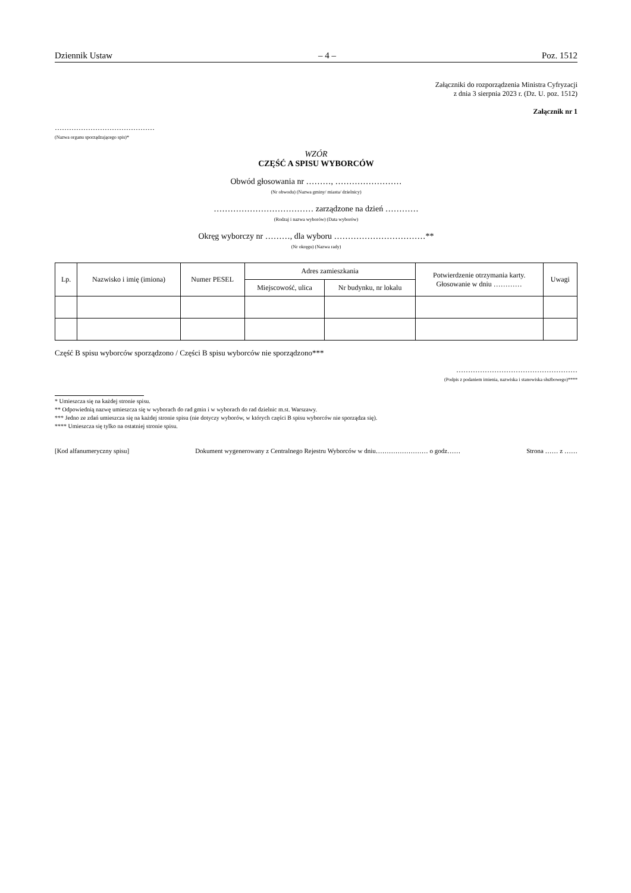Dziennik Ustaw – 4 – Poz. 1512
Załączniki do rozporządzenia Ministra Cyfryzacji
z dnia 3 sierpnia 2023 r. (Dz. U. poz. 1512)
Załącznik nr 1
……………………………………
(Nazwa organu sporządzającego spis)*
WZÓR
CZĘŚĆ A SPISU WYBORCÓW
Obwód głosowania nr ………, ……………………
(Nr obwodu) (Nazwa gminy/ miasta/ dzielnicy)
……………………………… zarządzone na dzień …………
(Rodzaj i nazwa wyborów) (Data wyborów)
Okręg wyborczy nr ………, dla wyboru ……………………………**
(Nr okręgu) (Nazwa rady)
| Lp. | Nazwisko i imię (imiona) | Numer PESEL | Adres zamieszkania | | Potwierdzenie otrzymania karty. Głosowanie w dniu ………… | Uwagi |
| --- | --- | --- | --- | --- | --- | --- |
| | | | Miejscowość, ulica | Nr budynku, nr lokalu | | |
Część B spisu wyborców sporządzono / Części B spisu wyborców nie sporządzono***
……………………………………………
(Podpis z podaniem imienia, nazwiska i stanowiska służbowego)****
* Umieszcza się na każdej stronie spisu.
** Odpowiednią nazwę umieszcza się w wyborach do rad gmin i w wyborach do rad dzielnic m.st. Warszawy.
*** Jedno ze zdań umieszcza się na każdej stronie spisu (nie dotyczy wyborów, w których części B spisu wyborców nie sporządza się).
**** Umieszcza się tylko na ostatniej stronie spisu.
[Kod alfanumeryczny spisu] Dokument wygenerowany z Centralnego Rejestru Wyborców w dniu…………………… o godz…… Strona …… z ……